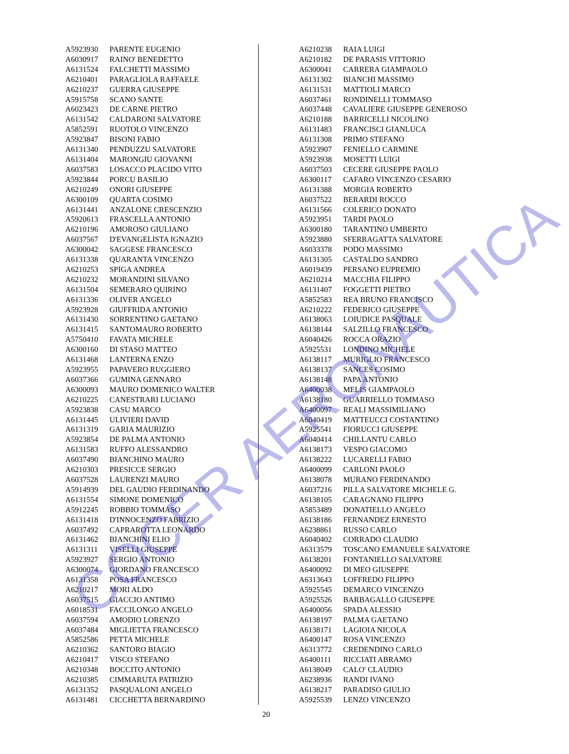| A5923930 | PARENTE EUGENIO |
| A6030917 | RAINO' BENEDETTO |
| A6131524 | FALCHETTI MASSIMO |
| A6210401 | PARAGLIOLA RAFFAELE |
| A6210237 | GUERRA GIUSEPPE |
| A5915758 | SCANO SANTE |
| A6023423 | DE CARNE PIETRO |
| A6131542 | CALDARONI SALVATORE |
| A5852591 | RUOTOLO VINCENZO |
| A5923847 | BISONI FABIO |
| A6131340 | PENDUZZU SALVATORE |
| A6131404 | MARONGIU GIOVANNI |
| A6037583 | LOSACCO PLACIDO VITO |
| A5923844 | PORCU BASILIO |
| A6210249 | ONORI GIUSEPPE |
| A6300109 | QUARTA COSIMO |
| A6131441 | ANZALONE CRESCENZIO |
| A5920613 | FRASCELLA ANTONIO |
| A6210196 | AMOROSO GIULIANO |
| A6037567 | D'EVANGELISTA IGNAZIO |
| A6300042 | SAGGESE FRANCESCO |
| A6131338 | QUARANTA VINCENZO |
| A6210253 | SPIGA ANDREA |
| A6210232 | MORANDINI SILVANO |
| A6131504 | SEMERARO QUIRINO |
| A6131336 | OLIVER ANGELO |
| A5923928 | GIUFFRIDA ANTONIO |
| A6131430 | SORRENTINO GAETANO |
| A6131415 | SANTOMAURO ROBERTO |
| A5750410 | FAVATA MICHELE |
| A6300160 | DI STASO MATTEO |
| A6131468 | LANTERNA ENZO |
| A5923955 | PAPAVERO RUGGIERO |
| A6037366 | GUMINA GENNARO |
| A6300093 | MAURO DOMENICO WALTER |
| A6210225 | CANESTRARI LUCIANO |
| A5923838 | CASU MARCO |
| A6131445 | ULIVIERI DAVID |
| A6131319 | GARIA MAURIZIO |
| A5923854 | DE PALMA ANTONIO |
| A6131583 | RUFFO ALESSANDRO |
| A6037490 | BIANCHINO MAURO |
| A6210303 | PRESICCE SERGIO |
| A6037528 | LAURENZI MAURO |
| A5914939 | DEL GAUDIO FERDINANDO |
| A6131554 | SIMONE DOMENICO |
| A5912245 | ROBBIO TOMMASO |
| A6131418 | D'INNOCENZO FABRIZIO |
| A6037492 | CAPRAROTTA LEONARDO |
| A6131462 | BIANCHINI ELIO |
| A6131311 | VISELLI GIUSEPPE |
| A5923927 | SERGIO ANTONIO |
| A6300074 | GIORDANO FRANCESCO |
| A6131358 | POSA FRANCESCO |
| A6210217 | MORI ALDO |
| A6037515 | GIACCIO ANTIMO |
| A6018531 | FACCILONGO ANGELO |
| A6037594 | AMODIO LORENZO |
| A6037484 | MIGLIETTA FRANCESCO |
| A5852586 | PETTA MICHELE |
| A6210362 | SANTORO BIAGIO |
| A6210417 | VISCO STEFANO |
| A6210348 | BOCCITO ANTONIO |
| A6210385 | CIMMARUTA PATRIZIO |
| A6131352 | PASQUALONI ANGELO |
| A6131481 | CICCHETTA BERNARDINO |
| A6210238 | RAIA LUIGI |
| A6210182 | DE PARASIS VITTORIO |
| A6300041 | CARRERA GIAMPAOLO |
| A6131302 | BIANCHI MASSIMO |
| A6131531 | MATTIOLI MARCO |
| A6037461 | RONDINELLI TOMMASO |
| A6037448 | CAVALIERE GIUSEPPE GENEROSO |
| A6210188 | BARRICELLI NICOLINO |
| A6131483 | FRANCISCI GIANLUCA |
| A6131308 | PRIMO STEFANO |
| A5923907 | FENIELLO CARMINE |
| A5923938 | MOSETTI LUIGI |
| A6037503 | CECERE GIUSEPPE PAOLO |
| A6300117 | CAFARO VINCENZO CESARIO |
| A6131388 | MORGIA ROBERTO |
| A6037522 | BERARDI ROCCO |
| A6131566 | COLERICO DONATO |
| A5923951 | TARDI PAOLO |
| A6300180 | TARANTINO UMBERTO |
| A5923880 | SFERRAGATTA SALVATORE |
| A6033378 | PODO MASSIMO |
| A6131305 | CASTALDO SANDRO |
| A6019439 | PERSANO EUPREMIO |
| A6210214 | MACCHIA FILIPPO |
| A6131407 | FOGGETTI PIETRO |
| A5852583 | REA BRUNO FRANCISCO |
| A6210222 | FEDERICO GIUSEPPE |
| A6138063 | LOIUDICE PASQUALE |
| A6138144 | SALZILLO FRANCESCO |
| A6040426 | ROCCA ORAZIO |
| A5925531 | LONDINO MICHELE |
| A6138117 | MURIGLIO FRANCESCO |
| A6138137 | SANCES COSIMO |
| A6138148 | PAPA ANTONIO |
| A6400038 | MELIS GIAMPAOLO |
| A6138180 | GUARRIELLO TOMMASO |
| A6400097 | REALI MASSIMILIANO |
| A6040419 | MATTEUCCI COSTANTINO |
| A5925541 | FIORUCCI GIUSEPPE |
| A6040414 | CHILLANTU CARLO |
| A6138173 | VESPO GIACOMO |
| A6138222 | LUCARELLI FABIO |
| A6400099 | CARLONI PAOLO |
| A6138078 | MURANO FERDINANDO |
| A6037216 | PILLA SALVATORE MICHELE G. |
| A6138105 | CARAGNANO FILIPPO |
| A5853489 | DONATIELLO ANGELO |
| A6138186 | FERNANDEZ ERNESTO |
| A6238861 | RUSSO CARLO |
| A6040402 | CORRADO CLAUDIO |
| A6313579 | TOSCANO EMANUELE SALVATORE |
| A6138201 | FONTANIELLO SALVATORE |
| A6400092 | DI MEO GIUSEPPE |
| A6313643 | LOFFREDO FILIPPO |
| A5925545 | DEMARCO VINCENZO |
| A5925526 | BARBAGALLO GIUSEPPE |
| A6400056 | SPADA ALESSIO |
| A6138197 | PALMA GAETANO |
| A6138171 | LAGIOIA NICOLA |
| A6400147 | ROSA VINCENZO |
| A6313772 | CREDENDINO CARLO |
| A6400111 | RICCIATI ABRAMO |
| A6138049 | CALO' CLAUDIO |
| A6238936 | RANDI IVANO |
| A6138217 | PARADISO GIULIO |
| A5925539 | LENZO VINCENZO |
20
COCER AERONAUTICA